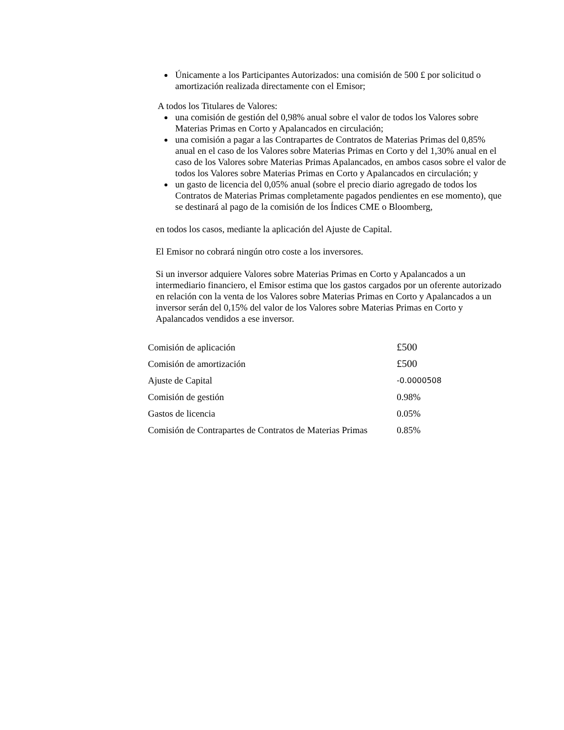Únicamente a los Participantes Autorizados: una comisión de 500 £ por solicitud o amortización realizada directamente con el Emisor;
A todos los Titulares de Valores:
una comisión de gestión del 0,98% anual sobre el valor de todos los Valores sobre Materias Primas en Corto y Apalancados en circulación;
una comisión a pagar a las Contrapartes de Contratos de Materias Primas del 0,85% anual en el caso de los Valores sobre Materias Primas en Corto y del 1,30% anual en el caso de los Valores sobre Materias Primas Apalancados, en ambos casos sobre el valor de todos los Valores sobre Materias Primas en Corto y Apalancados en circulación; y
un gasto de licencia del 0,05% anual (sobre el precio diario agregado de todos los Contratos de Materias Primas completamente pagados pendientes en ese momento), que se destinará al pago de la comisión de los Índices CME o Bloomberg,
en todos los casos, mediante la aplicación del Ajuste de Capital.
El Emisor no cobrará ningún otro coste a los inversores.
Si un inversor adquiere Valores sobre Materias Primas en Corto y Apalancados a un intermediario financiero, el Emisor estima que los gastos cargados por un oferente autorizado en relación con la venta de los Valores sobre Materias Primas en Corto y Apalancados a un inversor serán del 0,15% del valor de los Valores sobre Materias Primas en Corto y Apalancados vendidos a ese inversor.
| Comisión de aplicación | £500 |
| Comisión de amortización | £500 |
| Ajuste de Capital | -0.0000508 |
| Comisión de gestión | 0.98% |
| Gastos de licencia | 0.05% |
| Comisión de Contrapartes de Contratos de Materias Primas | 0.85% |